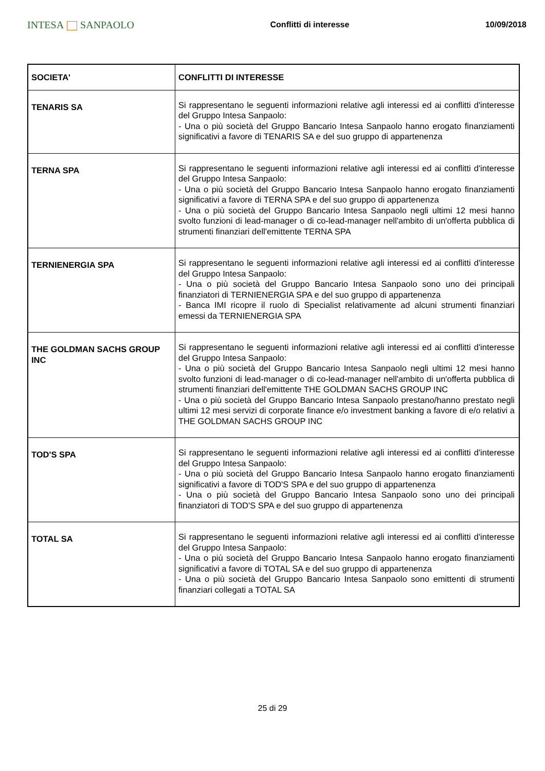INTESA SANPAOLO
Conflitti di interesse 10/09/2018
| SOCIETA' | CONFLITTI DI INTERESSE |
| --- | --- |
| TENARIS SA | Si rappresentano le seguenti informazioni relative agli interessi ed ai conflitti d'interesse del Gruppo Intesa Sanpaolo: - Una o più società del Gruppo Bancario Intesa Sanpaolo hanno erogato finanziamenti significativi a favore di TENARIS SA e del suo gruppo di appartenenza |
| TERNA SPA | Si rappresentano le seguenti informazioni relative agli interessi ed ai conflitti d'interesse del Gruppo Intesa Sanpaolo: - Una o più società del Gruppo Bancario Intesa Sanpaolo hanno erogato finanziamenti significativi a favore di TERNA SPA e del suo gruppo di appartenenza - Una o più società del Gruppo Bancario Intesa Sanpaolo negli ultimi 12 mesi hanno svolto funzioni di lead-manager o di co-lead-manager nell'ambito di un'offerta pubblica di strumenti finanziari dell'emittente TERNA SPA |
| TERNIENERGIA SPA | Si rappresentano le seguenti informazioni relative agli interessi ed ai conflitti d'interesse del Gruppo Intesa Sanpaolo: - Una o più società del Gruppo Bancario Intesa Sanpaolo sono uno dei principali finanziatori di TERNIENERGIA SPA e del suo gruppo di appartenenza - Banca IMI ricopre il ruolo di Specialist relativamente ad alcuni strumenti finanziari emessi da TERNIENERGIA SPA |
| THE GOLDMAN SACHS GROUP INC | Si rappresentano le seguenti informazioni relative agli interessi ed ai conflitti d'interesse del Gruppo Intesa Sanpaolo: - Una o più società del Gruppo Bancario Intesa Sanpaolo negli ultimi 12 mesi hanno svolto funzioni di lead-manager o di co-lead-manager nell'ambito di un'offerta pubblica di strumenti finanziari dell'emittente THE GOLDMAN SACHS GROUP INC - Una o più società del Gruppo Bancario Intesa Sanpaolo prestano/hanno prestato negli ultimi 12 mesi servizi di corporate finance e/o investment banking a favore di e/o relativi a THE GOLDMAN SACHS GROUP INC |
| TOD'S SPA | Si rappresentano le seguenti informazioni relative agli interessi ed ai conflitti d'interesse del Gruppo Intesa Sanpaolo: - Una o più società del Gruppo Bancario Intesa Sanpaolo hanno erogato finanziamenti significativi a favore di TOD'S SPA e del suo gruppo di appartenenza - Una o più società del Gruppo Bancario Intesa Sanpaolo sono uno dei principali finanziatori di TOD'S SPA e del suo gruppo di appartenenza |
| TOTAL SA | Si rappresentano le seguenti informazioni relative agli interessi ed ai conflitti d'interesse del Gruppo Intesa Sanpaolo: - Una o più società del Gruppo Bancario Intesa Sanpaolo hanno erogato finanziamenti significativi a favore di TOTAL SA e del suo gruppo di appartenenza - Una o più società del Gruppo Bancario Intesa Sanpaolo sono emittenti di strumenti finanziari collegati a TOTAL SA |
25 di 29